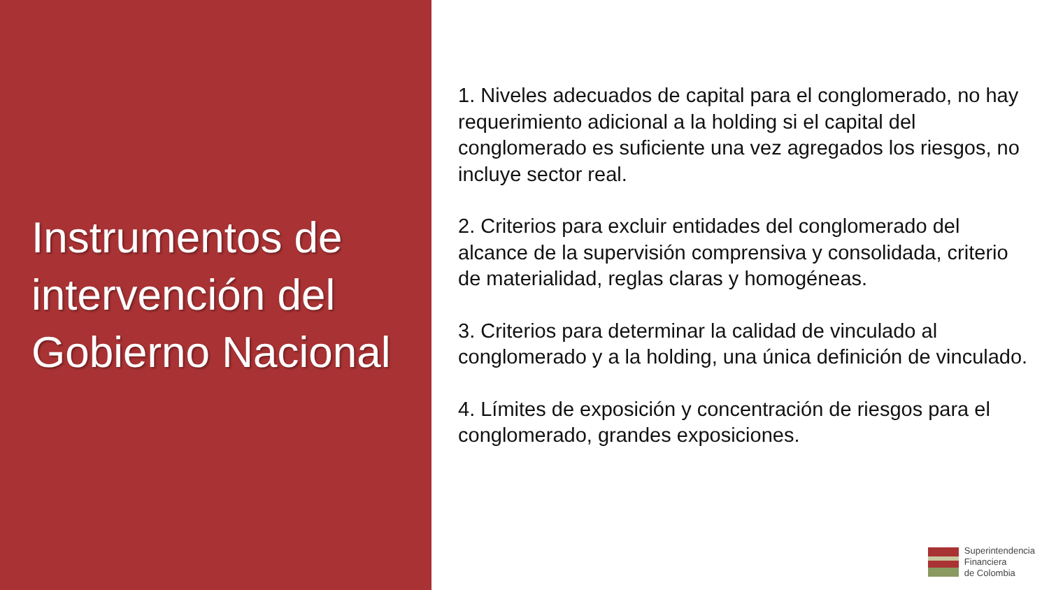Instrumentos de intervención del Gobierno Nacional
1. Niveles adecuados de capital para el conglomerado, no hay requerimiento adicional a la holding si el capital del conglomerado es suficiente una vez agregados los riesgos, no incluye sector real.
2. Criterios para excluir entidades del conglomerado del alcance de la supervisión comprensiva y consolidada, criterio de materialidad, reglas claras y homogéneas.
3. Criterios para determinar la calidad de vinculado al conglomerado y a la holding, una única definición de vinculado.
4. Límites de exposición y concentración de riesgos para el conglomerado, grandes exposiciones.
Superintendencia
Financiera
de Colombia